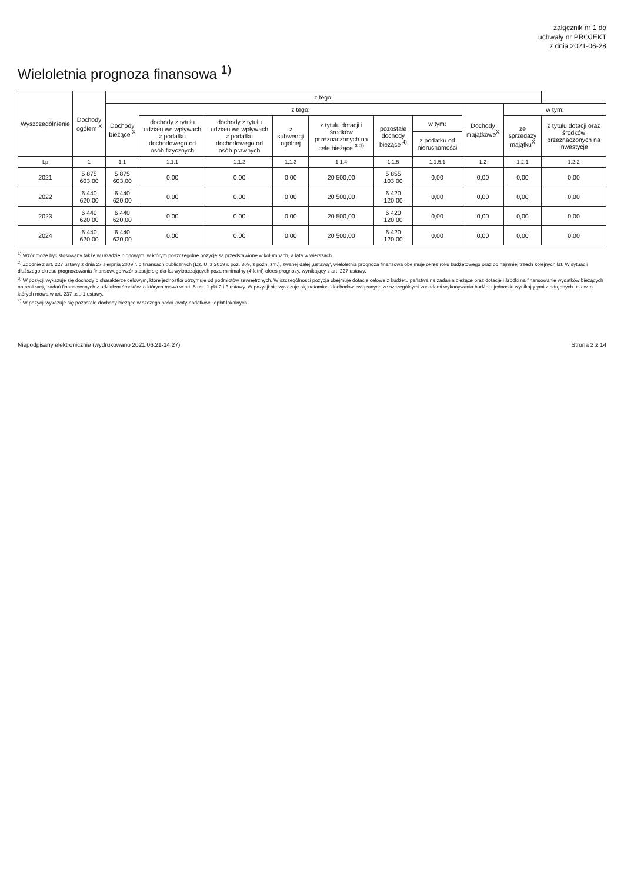załącznik nr 1 do
uchwały nr PROJEKT
z dnia 2021-06-28
Wieloletnia prognoza finansowa <sup>1)</sup>
| Wyszczególnienie | Dochody ogółem <sup>X</sup> | z tego: | | | | | | | | | |
| --- | --- | --- | --- | --- | --- | --- | --- | --- | --- | --- | --- |
| | | Dochody bieżące <sup>X</sup> | z tego: | | | | | | Dochody majątkowe<sup>X</sup> | w tym: | |
| | | | dochody z tytułu udziału we wpływach z podatku dochodowego od osób fizycznych | dochody z tytułu udziału we wpływach z podatku dochodowego od osób prawnych | z subwencji ogólnej | z tytułu dotacji i środków przeznaczonych na cele bieżące <sup>X 3)</sup> | pozostałe dochody bieżące <sup>4)</sup> | w tym: | | ze sprzedaży majątku<sup>X</sup> | z tytułu dotacji oraz środków przeznaczonych na inwestycje |
| | | | | | | | | z podatku od nieruchomości | | | |
| Lp | 1 | 1.1 | 1.1.1 | 1.1.2 | 1.1.3 | 1.1.4 | 1.1.5 | 1.1.5.1 | 1.2 | 1.2.1 | 1.2.2 |
| 2021 | 5 875 603,00 | 5 875 603,00 | 0,00 | 0,00 | 0,00 | 20 500,00 | 5 855 103,00 | 0,00 | 0,00 | 0,00 | 0,00 |
| 2022 | 6 440 620,00 | 6 440 620,00 | 0,00 | 0,00 | 0,00 | 20 500,00 | 6 420 120,00 | 0,00 | 0,00 | 0,00 | 0,00 |
| 2023 | 6 440 620,00 | 6 440 620,00 | 0,00 | 0,00 | 0,00 | 20 500,00 | 6 420 120,00 | 0,00 | 0,00 | 0,00 | 0,00 |
| 2024 | 6 440 620,00 | 6 440 620,00 | 0,00 | 0,00 | 0,00 | 20 500,00 | 6 420 120,00 | 0,00 | 0,00 | 0,00 | 0,00 |
<sup>1)</sup> Wzór może być stosowany także w układzie pionowym, w którym poszczególne pozycje są przedstawione w kolumnach, a lata w wierszach.
<sup>2)</sup> Zgodnie z art. 227 ustawy z dnia 27 sierpnia 2009 r. o finansach publicznych (Dz. U. z 2019 r. poz. 869, z późn. zm.), zwanej dalej „ustawą”, wieloletnia prognoza finansowa obejmuje okres roku budżetowego oraz co najmniej trzech kolejnych lat. W sytuacji dłuższego okresu prognozowania finansowego wzór stosuje się dla lat wykraczających poza minimalny (4-letni) okres prognozy, wynikający z art. 227 ustawy.
<sup>3)</sup> W pozycji wykazuje się dochody o charakterze celowym, które jednostka otrzymuje od podmiotów zewnętrznych. W szczególności pozycja obejmuje dotacje celowe z budżetu państwa na zadania bieżące oraz dotacje i środki na finansowanie wydatków bieżących na realizację zadań finansowanych z udziałem środków, o których mowa w art. 5 ust. 1 pkt 2 i 3 ustawy. W pozycji nie wykazuje się natomiast dochodów związanych ze szczególnymi zasadami wykonywania budżetu jednostki wynikającymi z odrębnych ustaw, o których mowa w art. 237 ust. 1 ustawy.
<sup>4)</sup> W pozycji wykazuje się pozostałe dochody bieżące w szczególności kwoty podatków i opłat lokalnych.
Niepodpisany elektronicznie (wydrukowano 2021.06.21-14:27) Strona 2 z 14